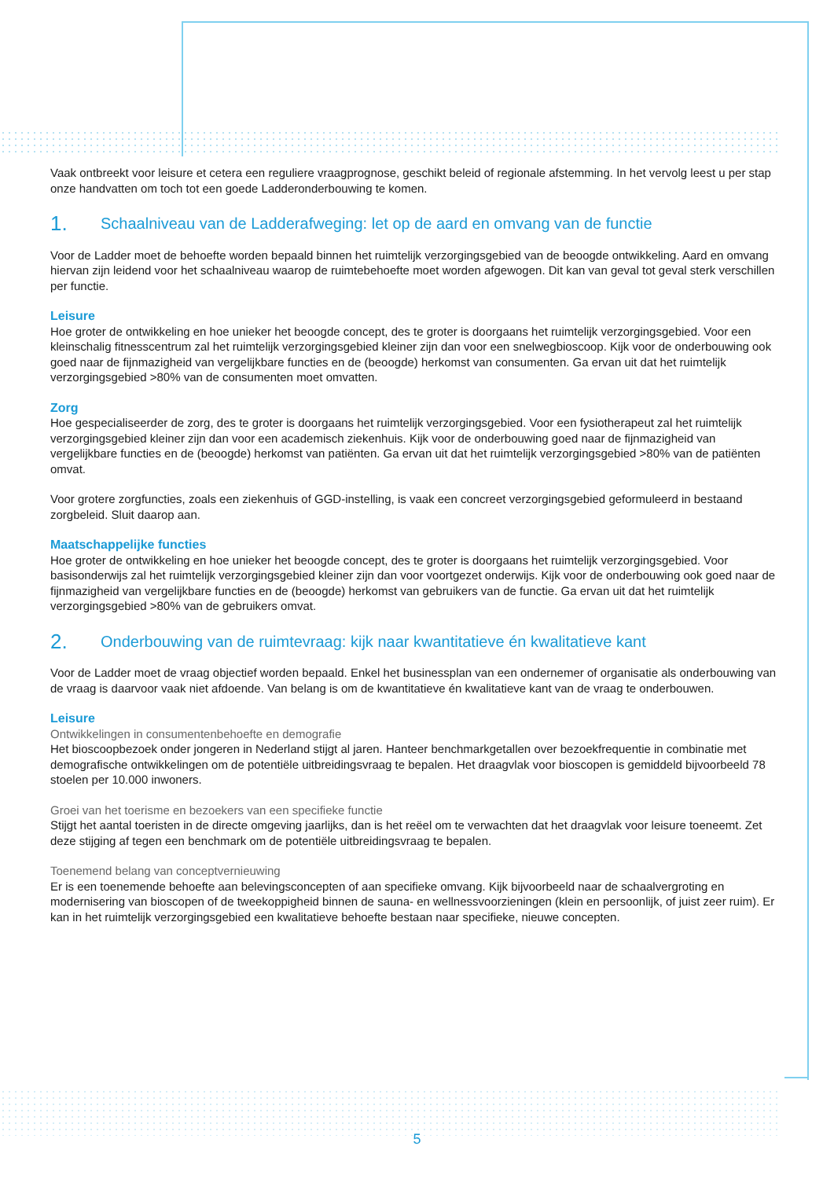Vaak ontbreekt voor leisure et cetera een reguliere vraagprognose, geschikt beleid of regionale afstemming. In het vervolg leest u per stap onze handvatten om toch tot een goede Ladderonderbouwing te komen.
1. Schaalniveau van de Ladderafweging: let op de aard en omvang van de functie
Voor de Ladder moet de behoefte worden bepaald binnen het ruimtelijk verzorgingsgebied van de beoogde ontwikkeling. Aard en omvang hiervan zijn leidend voor het schaalniveau waarop de ruimtebehoefte moet worden afgewogen. Dit kan van geval tot geval sterk verschillen per functie.
Leisure
Hoe groter de ontwikkeling en hoe unieker het beoogde concept, des te groter is doorgaans het ruimtelijk verzorgingsgebied. Voor een kleinschalig fitnesscentrum zal het ruimtelijk verzorgingsgebied kleiner zijn dan voor een snelwegbioscoop. Kijk voor de onderbouwing ook goed naar de fijnmazigheid van vergelijkbare functies en de (beoogde) herkomst van consumenten. Ga ervan uit dat het ruimtelijk verzorgingsgebied >80% van de consumenten moet omvatten.
Zorg
Hoe gespecialiseerder de zorg, des te groter is doorgaans het ruimtelijk verzorgingsgebied. Voor een fysiotherapeut zal het ruimtelijk verzorgingsgebied kleiner zijn dan voor een academisch ziekenhuis. Kijk voor de onderbouwing goed naar de fijnmazigheid van vergelijkbare functies en de (beoogde) herkomst van patiënten. Ga ervan uit dat het ruimtelijk verzorgingsgebied >80% van de patiënten omvat.
Voor grotere zorgfuncties, zoals een ziekenhuis of GGD-instelling, is vaak een concreet verzorgingsgebied geformuleerd in bestaand zorgbeleid. Sluit daarop aan.
Maatschappelijke functies
Hoe groter de ontwikkeling en hoe unieker het beoogde concept, des te groter is doorgaans het ruimtelijk verzorgingsgebied. Voor basisonderwijs zal het ruimtelijk verzorgingsgebied kleiner zijn dan voor voortgezet onderwijs. Kijk voor de onderbouwing ook goed naar de fijnmazigheid van vergelijkbare functies en de (beoogde) herkomst van gebruikers van de functie. Ga ervan uit dat het ruimtelijk verzorgingsgebied >80% van de gebruikers omvat.
2. Onderbouwing van de ruimtevraag: kijk naar kwantitatieve én kwalitatieve kant
Voor de Ladder moet de vraag objectief worden bepaald. Enkel het businessplan van een ondernemer of organisatie als onderbouwing van de vraag is daarvoor vaak niet afdoende. Van belang is om de kwantitatieve én kwalitatieve kant van de vraag te onderbouwen.
Leisure
Ontwikkelingen in consumentenbehoefte en demografie
Het bioscoopbezoek onder jongeren in Nederland stijgt al jaren. Hanteer benchmarkgetallen over bezoekfrequentie in combinatie met demografische ontwikkelingen om de potentiële uitbreidingsvraag te bepalen. Het draagvlak voor bioscopen is gemiddeld bijvoorbeeld 78 stoelen per 10.000 inwoners.
Groei van het toerisme en bezoekers van een specifieke functie
Stijgt het aantal toeristen in de directe omgeving jaarlijks, dan is het reëel om te verwachten dat het draagvlak voor leisure toeneemt. Zet deze stijging af tegen een benchmark om de potentiële uitbreidingsvraag te bepalen.
Toenemend belang van conceptvernieuwing
Er is een toenemende behoefte aan belevingsconcepten of aan specifieke omvang. Kijk bijvoorbeeld naar de schaalvergroting en modernisering van bioscopen of de tweekoppigheid binnen de sauna- en wellnessvoorzieningen (klein en persoonlijk, of juist zeer ruim). Er kan in het ruimtelijk verzorgingsgebied een kwalitatieve behoefte bestaan naar specifieke, nieuwe concepten.
5